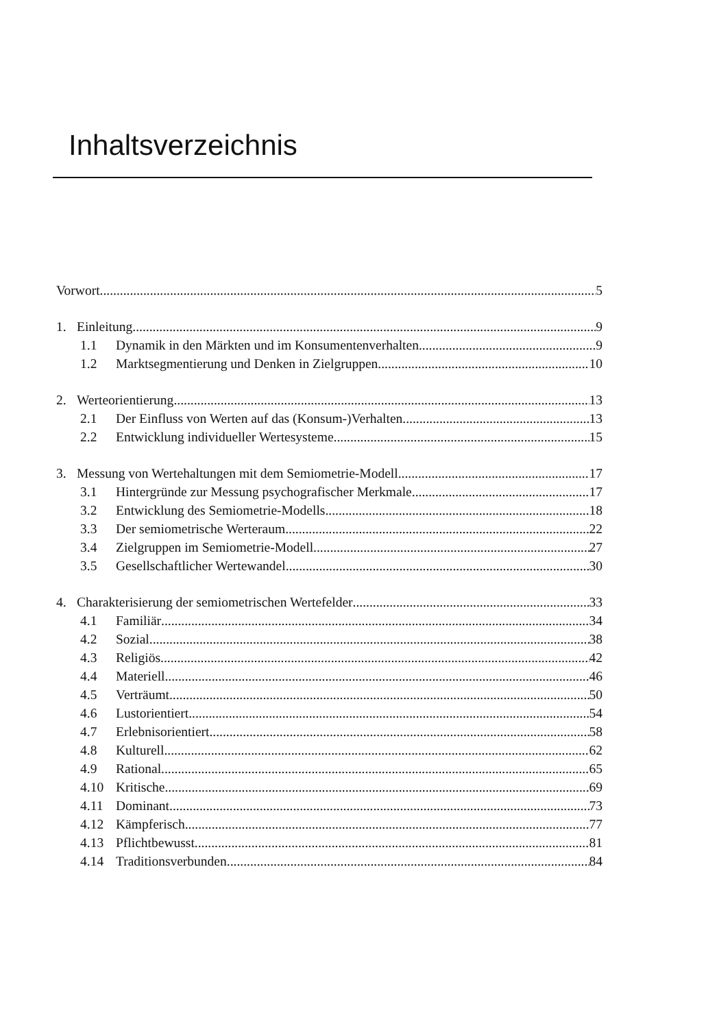Inhaltsverzeichnis
Vorwort 5
1. Einleitung 9
1.1 Dynamik in den Märkten und im Konsumentenverhalten 9
1.2 Marktsegmentierung und Denken in Zielgruppen 10
2. Werteorientierung 13
2.1 Der Einfluss von Werten auf das (Konsum-)Verhalten 13
2.2 Entwicklung individueller Wertesysteme 15
3. Messung von Wertehaltungen mit dem Semiometrie-Modell 17
3.1 Hintergründe zur Messung psychografischer Merkmale 17
3.2 Entwicklung des Semiometrie-Modells 18
3.3 Der semiometrische Werteraum 22
3.4 Zielgruppen im Semiometrie-Modell 27
3.5 Gesellschaftlicher Wertewandel 30
4. Charakterisierung der semiometrischen Wertefelder 33
4.1 Familiär 34
4.2 Sozial 38
4.3 Religiös 42
4.4 Materiell 46
4.5 Verträumt 50
4.6 Lustorientiert 54
4.7 Erlebnisorientiert 58
4.8 Kulturell 62
4.9 Rational 65
4.10 Kritische 69
4.11 Dominant 73
4.12 Kämpferisch 77
4.13 Pflichtbewusst 81
4.14 Traditionsverbunden 84